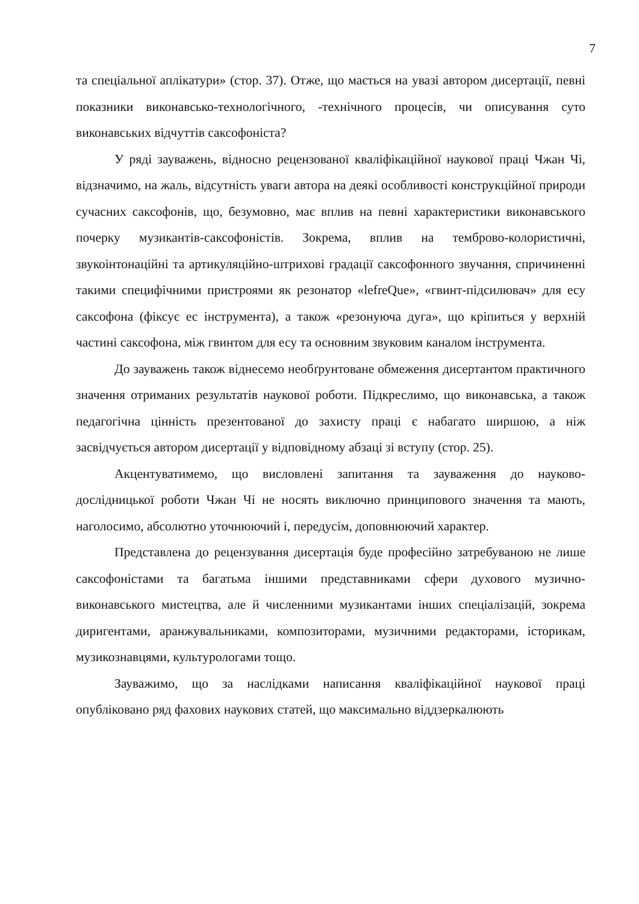7
та спеціальної аплікатури» (стор. 37). Отже, що мається на увазі автором дисертації, певні показники виконавсько-технологічного, -технічного процесів, чи описування суто виконавських відчуттів саксофоніста?
У ряді зауважень, відносно рецензованої кваліфікаційної наукової праці Чжан Чі, відзначимо, на жаль, відсутність уваги автора на деякі особливості конструкційної природи сучасних саксофонів, що, безумовно, має вплив на певні характеристики виконавського почерку музикантів-саксофоністів. Зокрема, вплив на темброво-колористичні, звукоінтонаційні та артикуляційно-штрихові градації саксофонного звучання, спричиненні такими специфічними пристроями як резонатор «lefreQue», «гвинт-підсилювач» для есу саксофона (фіксує ес інструмента), а також «резонуюча дуга», що кріпиться у верхній частині саксофона, між гвинтом для есу та основним звуковим каналом інструмента.
До зауважень також віднесемо необґрунтоване обмеження дисертантом практичного значення отриманих результатів наукової роботи. Підкреслимо, що виконавська, а також педагогічна цінність презентованої до захисту праці є набагато ширшою, а ніж засвідчується автором дисертації у відповідному абзаці зі вступу (стор. 25).
Акцентуватимемо, що висловлені запитання та зауваження до науково-дослідницької роботи Чжан Чі не носять виключно принципового значення та мають, наголосимо, абсолютно уточнюючий і, передусім, доповнюючий характер.
Представлена до рецензування дисертація буде професійно затребуваною не лише саксофоністами та багатьма іншими представниками сфери духового музично-виконавського мистецтва, але й численними музикантами інших спеціалізацій, зокрема диригентами, аранжувальниками, композиторами, музичними редакторами, історикам, музикознавцями, культурологами тощо.
Зауважимо, що за наслідками написання кваліфікаційної наукової праці опубліковано ряд фахових наукових статей, що максимально віддзеркалюють